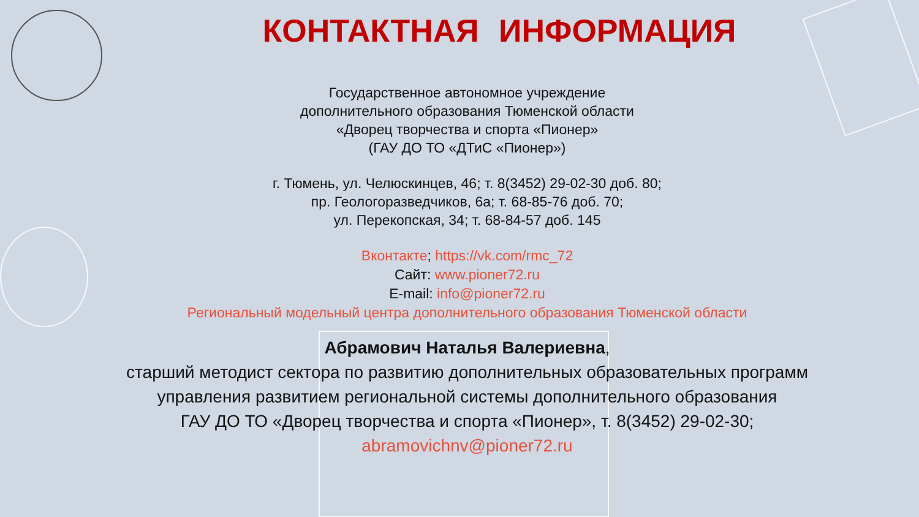КОНТАКТНАЯ ИНФОРМАЦИЯ
Государственное автономное учреждение
дополнительного образования Тюменской области
«Дворец творчества и спорта «Пионер»
(ГАУ ДО ТО «ДТиС «Пионер»)
г. Тюмень, ул. Челюскинцев, 46; т. 8(3452) 29-02-30 доб. 80;
пр. Геологоразведчиков, 6а; т. 68-85-76 доб. 70;
ул. Перекопская, 34; т. 68-84-57 доб. 145
Вконтакте; https://vk.com/rmc_72
Сайт: www.pioner72.ru
E-mail: info@pioner72.ru
Региональный модельный центра дополнительного образования Тюменской области
Абрамович Наталья Валериевна,
старший методист сектора по развитию дополнительных образовательных программ
управления развитием региональной системы дополнительного образования
ГАУ ДО ТО «Дворец творчества и спорта «Пионер», т. 8(3452) 29-02-30;
abramovichnv@pioner72.ru